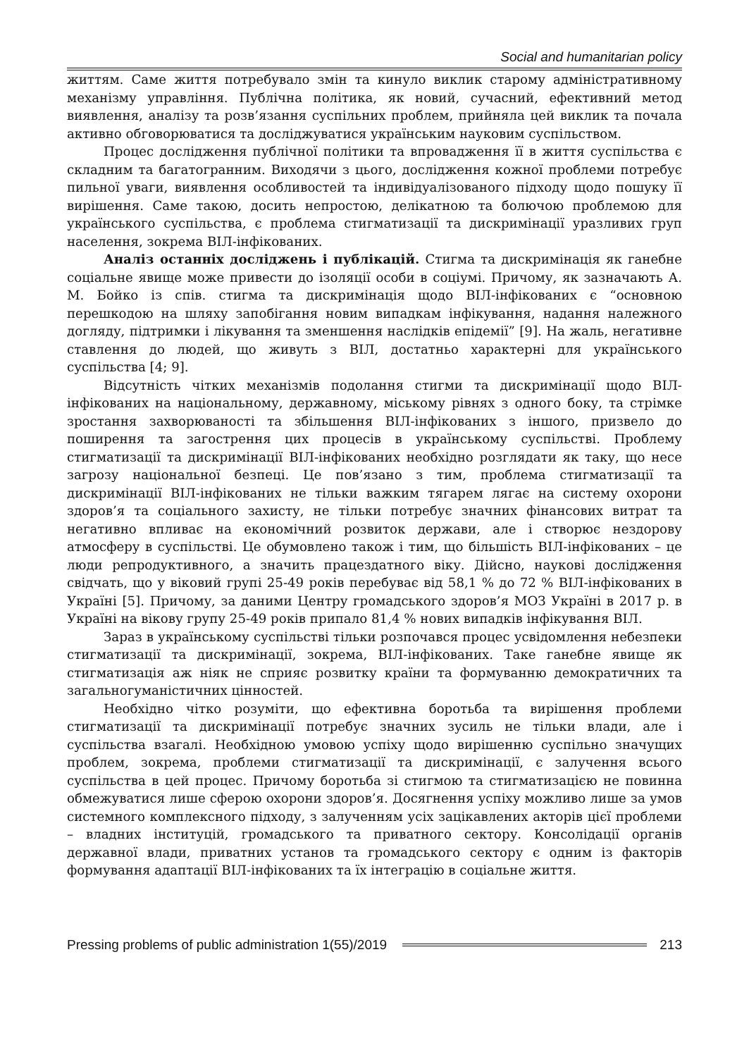Social and humanitarian policy
життям. Саме життя потребувало змін та кинуло виклик старому адміністративному механізму управління. Публічна політика, як новий, сучасний, ефективний метод виявлення, аналізу та розв’язання суспільних проблем, прийняла цей виклик та почала активно обговорюватися та досліджуватися українським науковим суспільством.
Процес дослідження публічної політики та впровадження її в життя суспільства є складним та багатогранним. Виходячи з цього, дослідження кожної проблеми потребує пильної уваги, виявлення особливостей та індивідуалізованого підходу щодо пошуку її вирішення. Саме такою, досить непростою, делікатною та болючою проблемою для українського суспільства, є проблема стигматизації та дискримінації уразливих груп населення, зокрема ВІЛ-інфікованих.
Аналіз останніх досліджень і публікацій. Стигма та дискримінація як ганебне соціальне явище може привести до ізоляції особи в соціумі. Причому, як зазначають А. М. Бойко із спів. стигма та дискримінація щодо ВІЛ-інфікованих є “основною перешкодою на шляху запобігання новим випадкам інфікування, надання належного догляду, підтримки і лікування та зменшення наслідків епідемії” [9]. На жаль, негативне ставлення до людей, що живуть з ВІЛ, достатньо характерні для українського суспільства [4; 9].
Відсутність чітких механізмів подолання стигми та дискримінації щодо ВІЛ-інфікованих на національному, державному, міському рівнях з одного боку, та стрімке зростання захворюваності та збільшення ВІЛ-інфікованих з іншого, призвело до поширення та загострення цих процесів в українському суспільстві. Проблему стигматизації та дискримінації ВІЛ-інфікованих необхідно розглядати як таку, що несе загрозу національної безпеці. Це пов’язано з тим, проблема стигматизації та дискримінації ВІЛ-інфікованих не тільки важким тягарем лягає на систему охорони здоров’я та соціального захисту, не тільки потребує значних фінансових витрат та негативно впливає на економічний розвиток держави, але і створює нездорову атмосферу в суспільстві. Це обумовлено також і тим, що більшість ВІЛ-інфікованих – це люди репродуктивного, а значить працездатного віку. Дійсно, наукові дослідження свідчать, що у віковий групі 25-49 років перебуває від 58,1 % до 72 % ВІЛ-інфікованих в Україні [5]. Причому, за даними Центру громадського здоров’я МОЗ Україні в 2017 р. в Україні на вікову групу 25-49 років припало 81,4 % нових випадків інфікування ВІЛ.
Зараз в українському суспільстві тільки розпочався процес усвідомлення небезпеки стигматизації та дискримінації, зокрема, ВІЛ-інфікованих. Таке ганебне явище як стигматизація аж ніяк не сприяє розвитку країни та формуванню демократичних та загальногуманістичних цінностей.
Необхідно чітко розуміти, що ефективна боротьба та вирішення проблеми стигматизації та дискримінації потребує значних зусиль не тільки влади, але і суспільства взагалі. Необхідною умовою успіху щодо вирішенню суспільно значущих проблем, зокрема, проблеми стигматизації та дискримінації, є залучення всього суспільства в цей процес. Причому боротьба зі стигмою та стигматизацією не повинна обмежуватися лише сферою охорони здоров’я. Досягнення успіху можливо лише за умов системного комплексного підходу, з залученням усіх зацікавлених акторів цієї проблеми – владних інституцій, громадського та приватного сектору. Консолідації органів державної влади, приватних установ та громадського сектору є одним із факторів формування адаптації ВІЛ-інфікованих та їх інтеграцію в соціальне життя.
Pressing problems of public administration 1(55)/2019 213